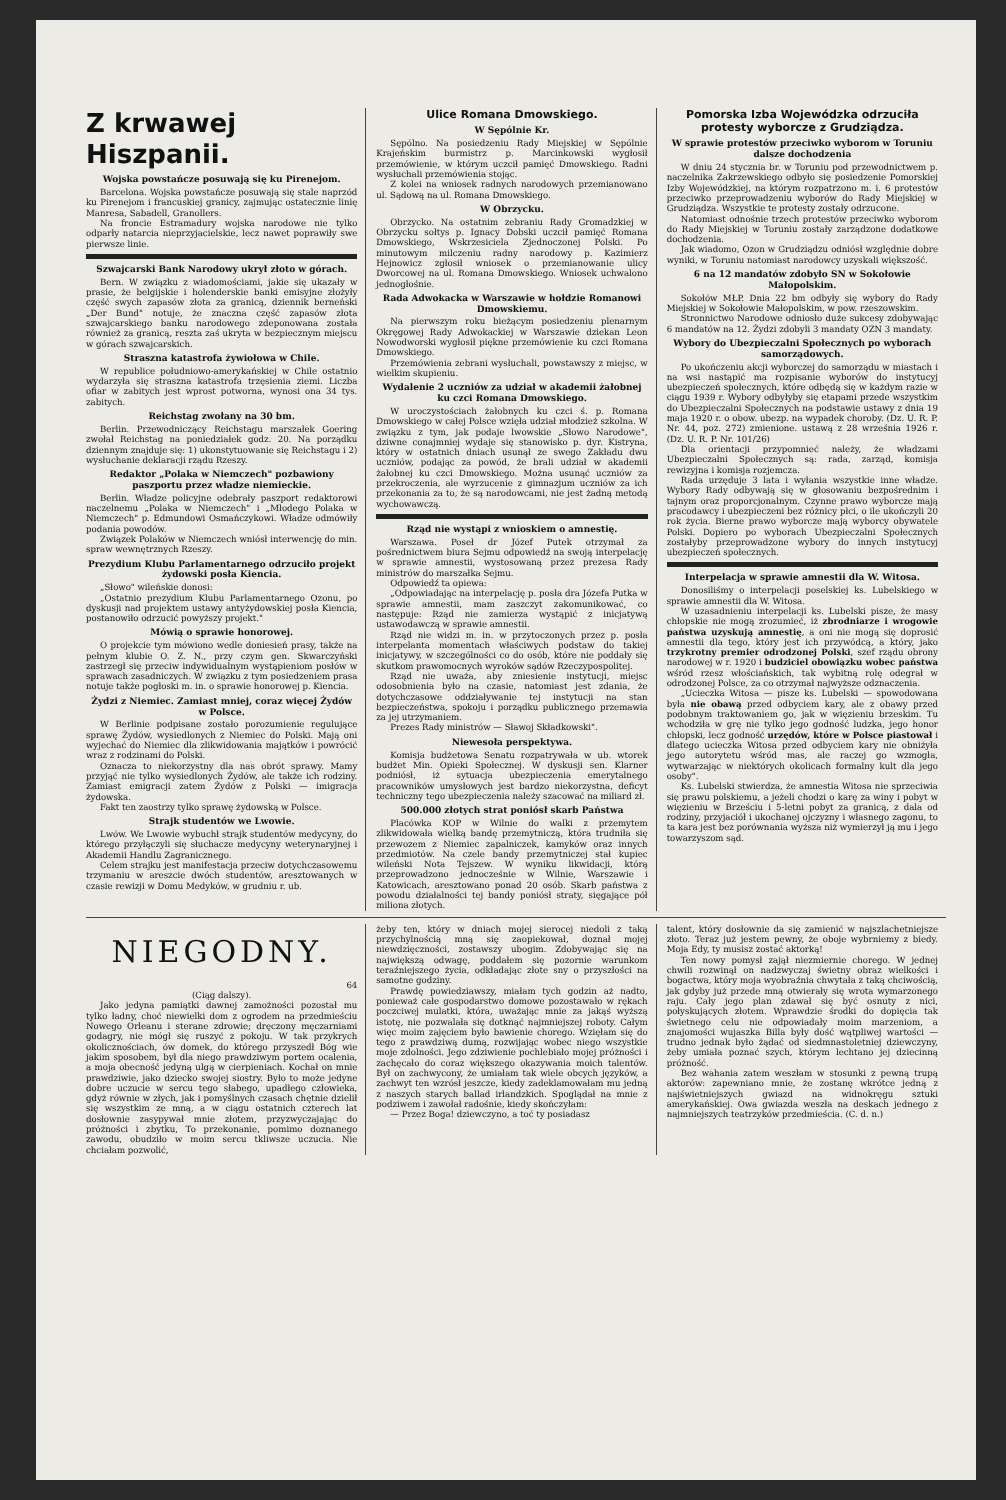Z krwawej Hiszpanii.
Wojska powstańcze posuwają się ku Pirenejom.
Barcelona. Wojska powstańcze posuwają się stale naprzód ku Pirenejom i francuskiej granicy, zajmując ostatecznie linię Manresa, Sabadell, Granollers.
Na froncie Estramadury wojska narodowe nie tylko odparły natarcia nieprzyjacielskie, lecz nawet poprawiły swe pierwsze linie.
Szwajcarski Bank Narodowy ukrył złoto w górach.
Bern. W związku z wiadomościami, jakie się ukazały w prasie, że belgijskie i holenderskie banki emisyjne złożyły część swych zapasów złota za granicą, dziennik berneński „Der Bund" notuje, że znaczna część zapasów złota szwajcarskiego banku narodowego zdeponowana została również za granicą, reszta zaś ukryta w bezpiecznym miejscu w górach szwajcarskich.
Straszna katastrofa żywiołowa w Chile.
W republice południowo-amerykańskiej w Chile ostatnio wydarzyła się straszna katastrofa trzęsienia ziemi. Liczba ofiar w zabitych jest wprost potworna, wynosi ona 34 tys. zabitych.
Reichstag zwołany na 30 bm.
Berlin. Przewodniczący Reichstagu marszałek Goering zwołał Reichstag na poniedziałek godz. 20. Na porządku dziennym znajduje się: 1) ukonstytuowanie się Reichstagu i 2) wysłuchanie deklaracji rządu Rzeszy.
Redaktor „Polaka w Niemczech" pozbawiony paszportu przez władze niemieckie.
Berlin. Władze policyjne odebrały paszport redaktorowi naczelnemu „Polaka w Niemczech" i „Młodego Polaka w Niemczech" p. Edmundowi Osmańczykowi. Władze odmówiły podania powodów.
Związek Polaków w Niemczech wniósł interwencję do min. spraw wewnętrznych Rzeszy.
Prezydium Klubu Parlamentarnego odrzuciło projekt żydowski posła Kiencia.
„Słowo" wileńskie donosi:
„Ostatnio prezydium Klubu Parlamentarnego Ozonu, po dyskusji nad projektem ustawy antyżydowskiej posła Kiencia, postanowiło odrzucić powyższy projekt."
Mówią o sprawie honorowej.
O projekcie tym mówiono wedle doniesień prasy, także na pełnym klubie O. Z. N., przy czym gen. Skwarczyński zastrzegł się przeciw indywidualnym wystąpieniom posłów w sprawach zasadniczych. W związku z tym posiedzeniem prasa notuje także pogłoski m. in. o sprawie honorowej p. Kiencia.
Żydzi z Niemiec. Zamiast mniej, coraz więcej Żydów w Polsce.
W Berlinie podpisane zostało porozumienie regulujące sprawę Żydów, wysiedlonych z Niemiec do Polski. Mają oni wyjechać do Niemiec dla zlikwidowania majątków i powrócić wraz z rodzinami do Polski.
Oznacza to niekorzystny dla nas obrót sprawy. Mamy przyjąć nie tylko wysiedlonych Żydów, ale także ich rodziny. Zamiast emigracji zatem Żydów z Polski — imigracja żydowska.
Fakt ten zaostrzy tylko sprawę żydowską w Polsce.
Strajk studentów we Lwowie.
Lwów. We Lwowie wybuchł strajk studentów medycyny, do którego przyłączyli się słuchacze medycyny weterynaryjnej i Akademii Handlu Zagranicznego.
Celem strajku jest manifestacja przeciw dotychczasowemu trzymaniu w areszcie dwóch studentów, aresztowanych w czasie rewizji w Domu Medyków, w grudniu r. ub.
Ulice Romana Dmowskiego.
W Sępólnie Kr.
Sępólno. Na posiedzeniu Rady Miejskiej w Sępólnie Krajeńskim burmistrz p. Marcinkowski wygłosił przemówienie, w którym uczcił pamięć Dmowskiego. Radni wysłuchali przemówienia stojąc.
Z kolei na wniosek radnych narodowych przemianowano ul. Sądową na ul. Romana Dmowskiego.
W Obrzycku.
Obrzycko. Na ostatnim zebraniu Rady Gromadzkiej w Obrzycku sołtys p. Ignacy Dobski uczcił pamięć Romana Dmowskiego, Wskrzesiciela Zjednoczonej Polski. Po minutowym milczeniu radny narodowy p. Kazimierz Hejnowicz zgłosił wniosek o przemianowanie ulicy Dworcowej na ul. Romana Dmowskiego. Wniosek uchwalono jednogłośnie.
Rada Adwokacka w Warszawie w hołdzie Romanowi Dmowskiemu.
Na pierwszym roku bieżącym posiedzeniu plenarnym Okręgowej Rady Adwokackiej w Warszawie dziekan Leon Nowodworski wygłosił piękne przemówienie ku czci Romana Dmowskiego.
Przemówienia zebrani wysłuchali, powstawszy z miejsc, w wielkim skupieniu.
Wydalenie 2 uczniów za udział w akademii żałobnej ku czci Romana Dmowskiego.
W uroczystościach żałobnych ku czci ś. p. Romana Dmowskiego w całej Polsce wzięła udział młodzież szkolna. W związku z tym, jak podaje lwowskie „Słowo Narodowe", dziwne conajmniej wydaje się stanowisko p. dyr. Kistryna, który w ostatnich dniach usunął ze swego Zakładu dwu uczniów, podając za powód, że brali udział w akademii żałobnej ku czci Dmowskiego. Można usunąć uczniów za przekroczenia, ale wyrzucenie z gimnazjum uczniów za ich przekonania za to, że są narodowcami, nie jest żadną metodą wychowawczą.
Rząd nie wystąpi z wnioskiem o amnestię.
Warszawa. Poseł dr Józef Putek otrzymał za pośrednictwem biura Sejmu odpowiedź na swoją interpelację w sprawie amnestii, wystosowaną przez prezesa Rady ministrów do marszałka Sejmu.
Odpowiedź ta opiewa:
„Odpowiadając na interpelację p. posła dra Józefa Putka w sprawie amnestii, mam zaszczyt zakomunikować, co następuje: Rząd nie zamierza wystąpić z inicjatywą ustawodawczą w sprawie amnestii.
Rząd nie widzi m. in. w przytoczonych przez p. posła interpelanta momentach właściwych podstaw do takiej inicjatywy, w szczególności co do osób, które nie poddały się skutkom prawomocnych wyroków sądów Rzeczypospolitej.
Rząd nie uważa, aby zniesienie instytucji, miejsc odosobnienia było na czasie, natomiast jest zdania, że dotychczasowe oddziaływanie tej instytucji na stan bezpieczeństwa, spokoju i porządku publicznego przemawia za jej utrzymaniem.
Prezes Rady ministrów — Sławoj Składkowski".
Niewesoła perspektywa.
Komisja budżetowa Senatu rozpatrywała w ub. wtorek budżet Min. Opieki Społecznej. W dyskusji sen. Klarner podniósł, iż sytuacja ubezpieczenia emerytalnego pracowników umysłowych jest bardzo niekorzystna, deficyt techniczny tego ubezpieczenia należy szacować na miliard zł.
500.000 złotych strat poniósł skarb Państwa
Placówka KOP w Wilnie do walki z przemytem zlikwidowała wielką bandę przemytniczą, która trudniła się przewozem z Niemiec zapalniczek, kamyków oraz innych przedmiotów. Na czele bandy przemytniczej stał kupiec wileński Nota Tejszew. W wyniku likwidacji, którą przeprowadzono jednocześnie w Wilnie, Warszawie i Katowicach, aresztowano ponad 20 osób. Skarb państwa z powodu działalności tej bandy poniósł straty, sięgające pół miliona złotych.
Pomorska Izba Wojewódzka odrzuciła protesty wyborcze z Grudziądza.
W sprawie protestów przeciwko wyborom w Toruniu dalsze dochodzenia
W dniu 24 stycznia br. w Toruniu pod przewodnictwem p. naczelnika Zakrzewskiego odbyło się posiedzenie Pomorskiej Izby Wojewódzkiej, na którym rozpatrzono m. i. 6 protestów przeciwko przeprowadzeniu wyborów do Rady Miejskiej w Grudziądza. Wszystkie te protesty zostały odrzucone.
Natomiast odnośnie trzech protestów przeciwko wyborom do Rady Miejskiej w Toruniu zostały zarządzone dodatkowe dochodzenia.
Jak wiadomo, Ozon w Grudziądzu odniósł względnie dobre wyniki, w Toruniu natomiast narodowcy uzyskali większość.
6 na 12 mandatów zdobyło SN w Sokołowie Małopolskim.
Sokołów MŁP. Dnia 22 bm odbyły się wybory do Rady Miejskiej w Sokołowie Małopolskim, w pow. rzeszowskim.
Stronnictwo Narodowe odniosło duże sukcesy zdobywając 6 mandatów na 12. Żydzi zdobyli 3 mandaty OZN 3 mandaty.
Wybory do Ubezpieczalni Społecznych po wyborach samorządowych.
Po ukończeniu akcji wyborczej do samorządu w miastach i na wsi nastąpić ma rozpisanie wyborów do instytucyj ubezpieczeń społecznych, które odbędą się w każdym razie w ciągu 1939 r. Wybory odbyłyby się etapami przede wszystkim do Ubezpieczalni Społecznych na podstawie ustawy z dnia 19 maja 1920 r. o obow. ubezp. na wypadek choroby. (Dz. U. R. P. Nr. 44, poz. 272) zmienione. ustawą z 28 września 1926 r. (Dz. U. R. P. Nr. 101/26)
Dla orientacji przypomnieć należy, że władzami Ubezpieczalni Społecznych są: rada, zarząd, komisja rewizyjna i komisja rozjemcza.
Rada urzęduje 3 lata i wyłania wszystkie inne władze. Wybory Rady odbywają się w głosowaniu bezpośrednim i tajnym oraz proporcjonalnym. Czynne prawo wyborcze mają pracodawcy i ubezpieczeni bez różnicy płci, o ile ukończyli 20 rok życia. Bierne prawo wyborcze mają wyborcy obywatele Polski. Dopiero po wyborach Ubezpieczalni Społecznych zostałyby przeprowadzone wybory do innych instytucyj ubezpieczeń społecznych.
Interpelacja w sprawie amnestii dla W. Witosa.
Donosiliśmy o interpelacji poselskiej ks. Lubelskiego w sprawie amnestii dla W. Witosa.
W uzasadnieniu interpelacji ks. Lubelski pisze, że masy chłopskie nie mogą zrozumieć, iż zbrodniarze i wrogowie państwa uzyskują amnestię, a oni nie mogą się doprosić amnestii dla tego, który jest ich przywódcą, a który, jako trzykrotny premier odrodzonej Polski, szef rządu obrony narodowej w r. 1920 i budziciel obowiązku wobec państwa wśród rzesz włościańskich, tak wybitną rolę odegrał w odrodzonej Polsce, za co otrzymał najwyższe odznaczenia.
„Ucieczka Witosa — pisze ks. Lubelski — spowodowana była nie obawą przed odbyciem kary, ale z obawy przed podobnym traktowaniem go, jak w więzieniu brzeskim. Tu wchodziła w grę nie tylko jego godność ludzka, jego honor chłopski, lecz godność urzędów, które w Polsce piastował i dlatego ucieczka Witosa przed odbyciem kary nie obniżyła jego autorytetu wśród mas, ale raczej go wzmogła, wytwarzając w niektórych okolicach formalny kult dla jego osoby".
Ks. Lubelski stwierdza, że amnestia Witosa nie sprzeciwia się prawu polskiemu, a jeżeli chodzi o karę za winy i pobyt w więzieniu w Brześciu i 5-letni pobyt za granicą, z dala od rodziny, przyjaciół i ukochanej ojczyzny i własnego zagonu, to ta kara jest bez porównania wyższa niż wymierzył ją mu i jego towarzyszom sąd.
NIEGODNY.
64
(Ciąg dalszy).
Jako jedyna pamiątki dawnej zamożności pozostał mu tylko ładny, choć niewielki dom z ogrodem na przedmieściu Nowego Orleanu i sterane zdrowie; dręczony męczarniami godagry, nie mógł się ruszyć z pokoju. W tak przykrych okolicznościach, ów domek, do którego przyszedł Bóg wie jakim sposobem, był dla niego prawdziwym portem ocalenia, a moja obecność jedyną ulgą w cierpieniach. Kochał on mnie prawdziwie, jako dziecko swojej siostry. Było to może jedyne dobre uczucie w sercu tego słabego, upadłego człowieka, gdyż równie w złych, jak i pomyślnych czasach chętnie dzielił się wszystkim ze mną, a w ciągu ostatnich czterech lat dosłownie zasypywał mnie złotem, przyzwyczajając do próżności i zbytku, To przekonanie, pomimo doznanego zawodu, obudziło w moim sercu tkliwsze uczucia. Nie chciałam pozwolić,
żeby ten, który w dniach mojej sierocej niedoli z taką przychylnością mną się zaopiekował, doznał mojej niewdzięczności, zostawszy ubogim. Zdobywając się na największą odwagę, poddałem się pozornie warunkom teraźniejszego życia, odkładając złote sny o przyszłości na samotne godziny.
Prawdę powiedziawszy, miałam tych godzin aż nadto, ponieważ całe gospodarstwo domowe pozostawało w rękach poczciwej mulatki, która, uważając mnie za jakąś wyższą istotę, nie pozwalała się dotknąć najmniejszej roboty. Całym więc moim zajęciem było bawienie chorego. Wzięłam się do tego z prawdziwą dumą, rozwijając wobec niego wszystkie moje zdolności. Jego zdziwienie pochlebiało mojej próżności i zachęcało do coraz większego okazywania moich talentów. Był on zachwycony, że umiałam tak wiele obcych języków, a zachwyt ten wzrósł jeszcze, kiedy zadeklamowałam mu jedną z naszych starych ballad irlandzkich. Spoglądał na mnie z podziwem i zawołał radośnie, kiedy skończyłam:
— Przez Boga! dziewczyno, a toć ty posiadasz
talent, który dosłownie da się zamienić w najszlachetniejsze złoto. Teraz już jestem pewny, że oboje wybrniemy z biedy. Moja Edy, ty musisz zostać aktorką!
Ten nowy pomysł zajął niezmiernie chorego. W jednej chwili rozwinął on nadzwyczaj świetny obraz wielkości i bogactwa, który moja wyobraźnia chwytała z taką chciwością, jak gdyby już przede mną otwierały się wrota wymarzonego raju. Cały jego plan zdawał się być osnuty z nici, połyskujących złotem. Wprawdzie środki do dopięcia tak świetnego celu nie odpowiadały moim marzeniom, a znajomości wujaszka Billa były dość wątpliwej wartości — trudno jednak było żądać od siedmnastoletniej dziewczyny, żeby umiała poznać szych, którym lechtano jej dziecinną próżność.
Bez wahania zatem weszłam w stosunki z pewną trupą aktorów: zapewniano mnie, że zostanę wkrótce jedną z najświetniejszych gwiazd na widnokręgu sztuki amerykańskiej. Owa gwiazda weszła na deskach jednego z najmniejszych teatrzyków przedmieścia. (C. d. n.)